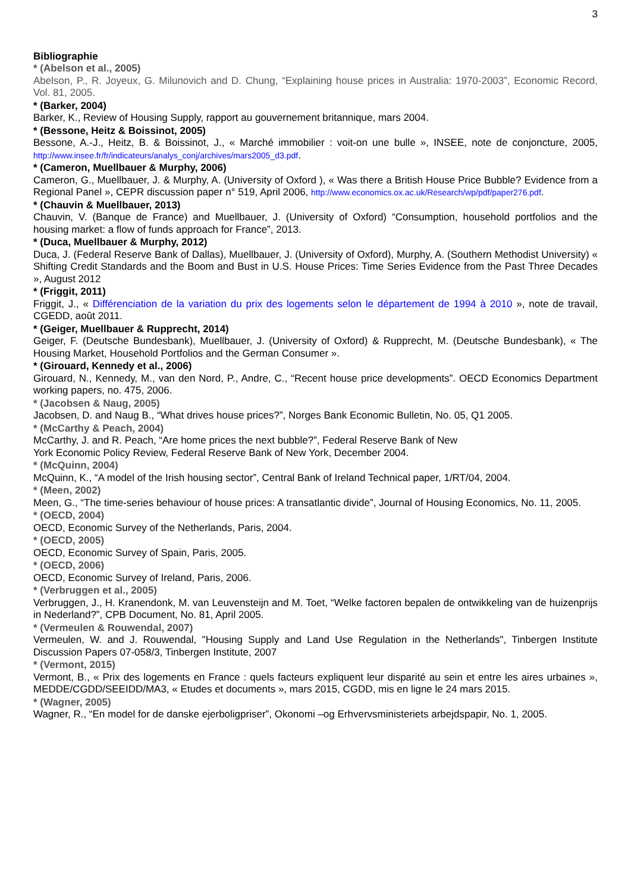3
Bibliographie
* (Abelson et al., 2005)
Abelson, P., R. Joyeux, G. Milunovich and D. Chung, “Explaining house prices in Australia: 1970-2003”, Economic Record, Vol. 81, 2005.
* (Barker, 2004)
Barker, K., Review of Housing Supply, rapport au gouvernement britannique, mars 2004.
* (Bessone, Heitz & Boissinot, 2005)
Bessone, A.-J., Heitz, B. & Boissinot, J., « Marché immobilier : voit-on une bulle », INSEE, note de conjoncture, 2005, http://www.insee.fr/fr/indicateurs/analys_conj/archives/mars2005_d3.pdf.
* (Cameron, Muellbauer & Murphy, 2006)
Cameron, G., Muellbauer, J. & Murphy, A. (University of Oxford ), « Was there a British House Price Bubble? Evidence from a Regional Panel », CEPR discussion paper n° 519, April 2006, http://www.economics.ox.ac.uk/Research/wp/pdf/paper276.pdf.
* (Chauvin & Muellbauer, 2013)
Chauvin, V. (Banque de France) and Muellbauer, J. (University of Oxford) “Consumption, household portfolios and the housing market: a flow of funds approach for France”, 2013.
* (Duca, Muellbauer & Murphy, 2012)
Duca, J. (Federal Reserve Bank of Dallas), Muellbauer, J. (University of Oxford), Murphy, A. (Southern Methodist University) « Shifting Credit Standards and the Boom and Bust in U.S. House Prices: Time Series Evidence from the Past Three Decades », August 2012
* (Friggit, 2011)
Friggit, J., « Différenciation de la variation du prix des logements selon le département de 1994 à 2010 », note de travail, CGEDD, août 2011.
* (Geiger, Muellbauer & Rupprecht, 2014)
Geiger, F. (Deutsche Bundesbank), Muellbauer, J. (University of Oxford) & Rupprecht, M. (Deutsche Bundesbank), « The Housing Market, Household Portfolios and the German Consumer ».
* (Girouard, Kennedy et al., 2006)
Girouard, N., Kennedy, M., van den Nord, P., Andre, C., “Recent house price developments”. OECD Economics Department working papers, no. 475, 2006.
* (Jacobsen & Naug, 2005)
Jacobsen, D. and Naug B., “What drives house prices?”, Norges Bank Economic Bulletin, No. 05, Q1 2005.
* (McCarthy & Peach, 2004)
McCarthy, J. and R. Peach, “Are home prices the next bubble?”, Federal Reserve Bank of New
York Economic Policy Review, Federal Reserve Bank of New York, December 2004.
* (McQuinn, 2004)
McQuinn, K., “A model of the Irish housing sector”, Central Bank of Ireland Technical paper, 1/RT/04, 2004.
* (Meen, 2002)
Meen, G., “The time-series behaviour of house prices: A transatlantic divide”, Journal of Housing Economics, No. 11, 2005.
* (OECD, 2004)
OECD, Economic Survey of the Netherlands, Paris, 2004.
* (OECD, 2005)
OECD, Economic Survey of Spain, Paris, 2005.
* (OECD, 2006)
OECD, Economic Survey of Ireland, Paris, 2006.
* (Verbruggen et al., 2005)
Verbruggen, J., H. Kranendonk, M. van Leuvensteijn and M. Toet, “Welke factoren bepalen de ontwikkeling van de huizenprijs in Nederland?”, CPB Document, No. 81, April 2005.
* (Vermeulen & Rouwendal, 2007)
Vermeulen, W. and J. Rouwendal, "Housing Supply and Land Use Regulation in the Netherlands", Tinbergen Institute Discussion Papers 07-058/3, Tinbergen Institute, 2007
* (Vermont, 2015)
Vermont, B., « Prix des logements en France : quels facteurs expliquent leur disparité au sein et entre les aires urbaines », MEDDE/CGDD/SEEIDD/MA3, « Etudes et documents », mars 2015, CGDD, mis en ligne le 24 mars 2015.
* (Wagner, 2005)
Wagner, R., “En model for de danske ejerboligpriser”, Okonomi –og Erhvervsministeriets arbejdspapir, No. 1, 2005.